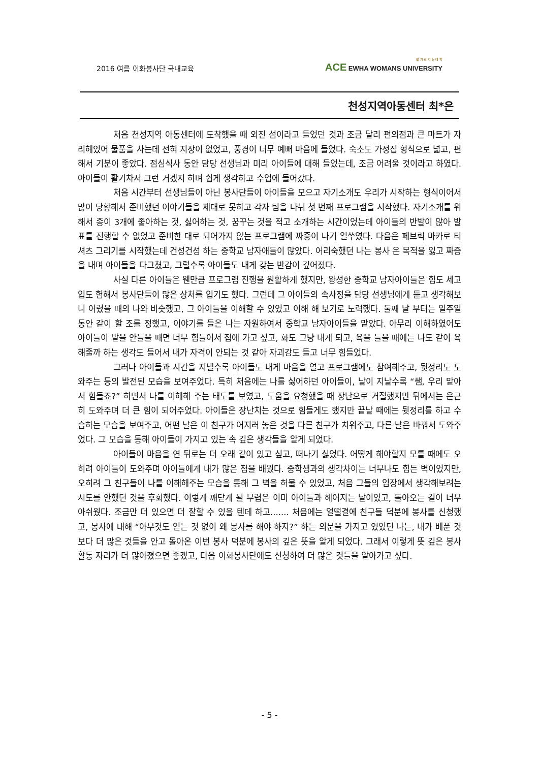2016 여름 이화봉사단 국내교육 잘 가 르 치 는 대 학
ACE EWHA WOMANS UNIVERSITY
천성지역아동센터 최*은
처음 천성지역 아동센터에 도착했을 때 외진 섬이라고 들었던 것과 조금 달리 편의점과 큰 마트가 자리해있어 물품을 사는데 전혀 지장이 없었고, 풍경이 너무 예뻐 마음에 들었다. 숙소도 가정집 형식으로 넓고, 편해서 기분이 좋았다. 점심식사 동안 담당 선생님과 미리 아이들에 대해 들었는데, 조금 어려울 것이라고 하였다. 아이들이 활기차서 그런 거겠지 하며 쉽게 생각하고 수업에 들어갔다.
처음 시간부터 선생님들이 아닌 봉사단들이 아이들을 모으고 자기소개도 우리가 시작하는 형식이어서 많이 당황해서 준비했던 이야기들을 제대로 못하고 각자 팀을 나눠 첫 번째 프로그램을 시작했다. 자기소개를 위해서 종이 3개에 좋아하는 것, 싫어하는 것, 꿈꾸는 것을 적고 소개하는 시간이었는데 아이들의 반발이 많아 발표를 진행할 수 없었고 준비한 대로 되어가지 않는 프로그램에 짜증이 나기 일쑤였다. 다음은 페브릭 마카로 티셔츠 그리기를 시작했는데 건성건성 하는 중학교 남자애들이 많았다. 어리숙했던 나는 봉사 온 목적을 잃고 짜증을 내며 아이들을 다그쳤고, 그럴수록 아이들도 내게 갖는 반감이 깊어졌다.
사실 다른 아이들은 웬만큼 프로그램 진행을 원활하게 했지만, 왕성한 중학교 남자아이들은 힘도 세고 입도 험해서 봉사단들이 많은 상처를 입기도 했다. 그런데 그 아이들의 속사정을 담당 선생님에게 듣고 생각해보니 어렸을 때의 나와 비슷했고, 그 아이들을 이해할 수 있었고 이해 해 보기로 노력했다. 둘째 날 부터는 일주일동안 같이 할 조를 정했고, 이야기를 들은 나는 자원하여서 중학교 남자아이들을 맡았다. 아무리 이해하였어도 아이들이 말을 안들을 때면 너무 힘들어서 집에 가고 싶고, 화도 그냥 내게 되고, 욕을 들을 때에는 나도 같이 욕해줄까 하는 생각도 들어서 내가 자격이 안되는 것 같아 자괴감도 들고 너무 힘들었다.
그러나 아이들과 시간을 지낼수록 아이들도 내게 마음을 열고 프로그램에도 참여해주고, 뒷정리도 도와주는 등의 발전된 모습을 보여주었다. 특히 처음에는 나를 싫어하던 아이들이, 날이 지날수록 “쌤, 우리 맡아서 힘들죠?” 하면서 나를 이해해 주는 태도를 보였고, 도움을 요청했을 때 장난으로 거절했지만 뒤에서는 은근히 도와주며 더 큰 힘이 되어주었다. 아이들은 장난치는 것으로 힘들게도 했지만 끝날 때에는 뒷정리를 하고 수습하는 모습을 보여주고, 어떤 날은 이 친구가 어지러 놓은 것을 다른 친구가 치워주고, 다른 날은 바꿔서 도와주었다. 그 모습을 통해 아이들이 가지고 있는 속 깊은 생각들을 알게 되었다.
아이들이 마음을 연 뒤로는 더 오래 같이 있고 싶고, 떠나기 싫었다. 어떻게 해야할지 모를 때에도 오히려 아이들이 도와주며 아이들에게 내가 많은 점을 배웠다. 중학생과의 생각차이는 너무나도 힘든 벽이었지만, 오히려 그 친구들이 나를 이해해주는 모습을 통해 그 벽을 허물 수 있었고, 처음 그들의 입장에서 생각해보려는 시도를 안했던 것을 후회했다. 이렇게 깨닫게 될 무렵은 이미 아이들과 헤어지는 날이었고, 돌아오는 길이 너무 아쉬웠다. 조금만 더 있으면 더 잘할 수 있을 텐데 하고....... 처음에는 얼떨결에 친구들 덕분에 봉사를 신청했고, 봉사에 대해 “아무것도 얻는 것 없이 왜 봉사를 해야 하지?” 하는 의문을 가지고 있었던 나는, 내가 베푼 것보다 더 많은 것들을 안고 돌아온 이번 봉사 덕분에 봉사의 깊은 뜻을 알게 되었다. 그래서 이렇게 뜻 깊은 봉사활동 자리가 더 많아졌으면 좋겠고, 다음 이화봉사단에도 신청하여 더 많은 것들을 알아가고 싶다.
- 5 -